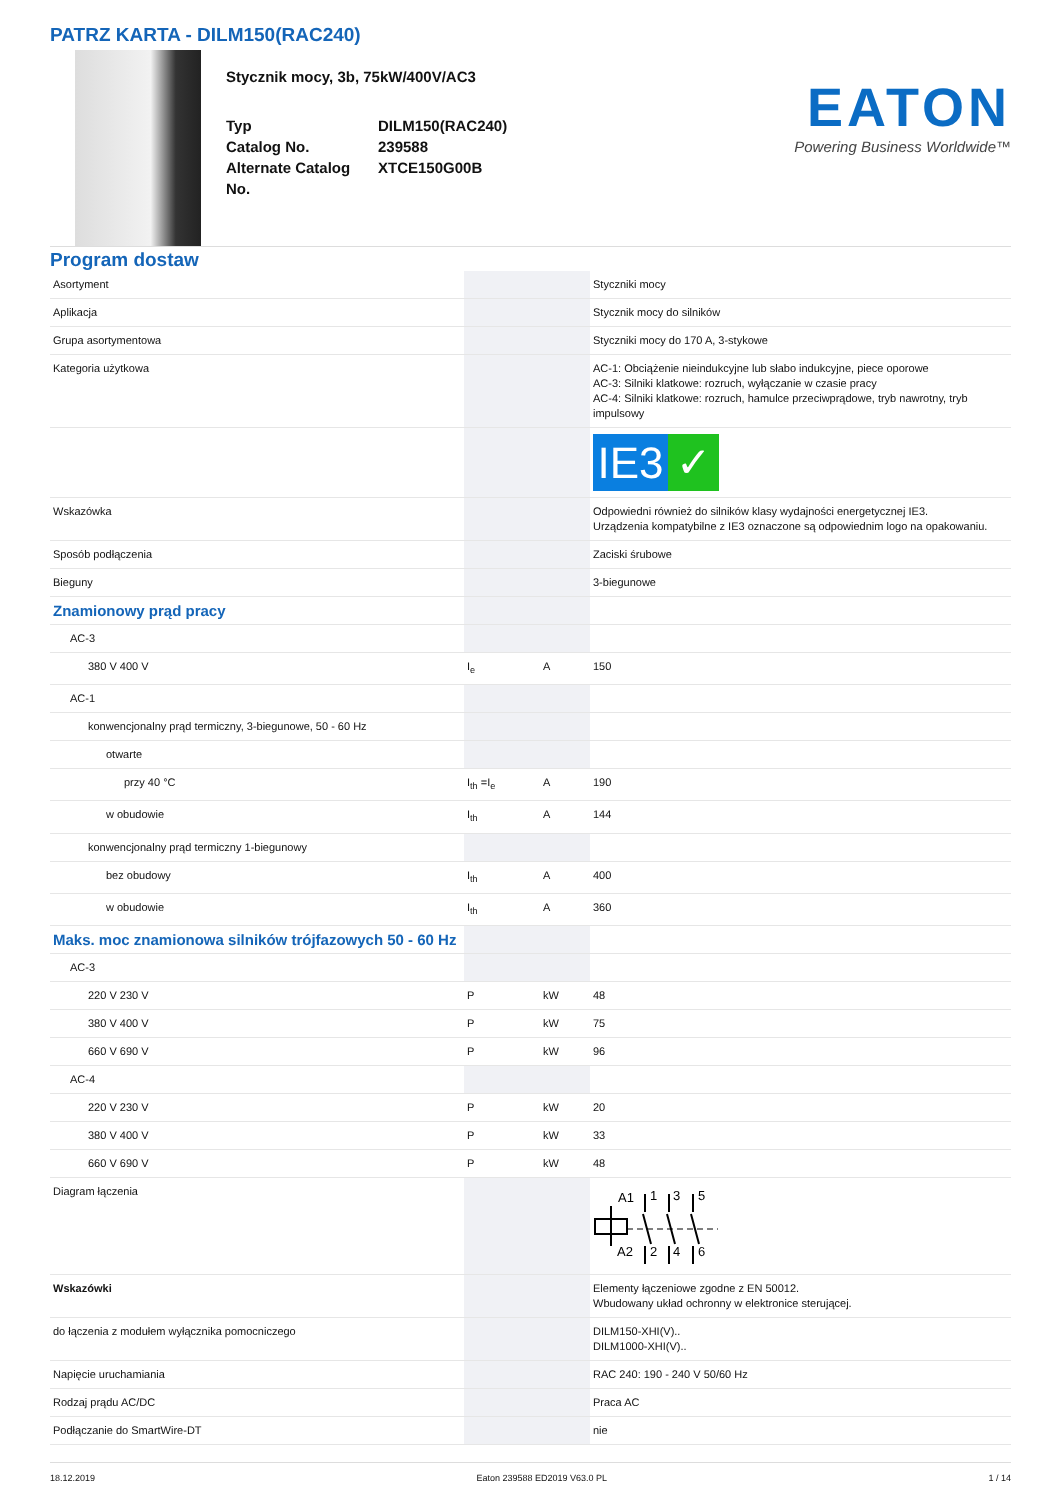PATRZ KARTA - DILM150(RAC240)
Stycznik mocy, 3b, 75kW/400V/AC3
Typ DILM150(RAC240) Catalog No. 239588 Alternate Catalog No. XTCE150G00B
EATON
Powering Business Worldwide™
Program dostaw
| Asortyment | | | Styczniki mocy |
| Aplikacja | | | Stycznik mocy do silników |
| Grupa asortymentowa | | | Styczniki mocy do 170 A, 3-stykowe |
| Kategoria użytkowa | | | AC-1: Obciążenie nieindukcyjne lub słabo indukcyjne, piece oporowe AC-3: Silniki klatkowe: rozruch, wyłączanie w czasie pracy AC-4: Silniki klatkowe: rozruch, hamulce przeciwprądowe, tryb nawrotny, tryb impulsowy |
| | | | IE3 ✓ |
| Wskazówka | | | Odpowiedni również do silników klasy wydajności energetycznej IE3. Urządzenia kompatybilne z IE3 oznaczone są odpowiednim logo na opakowaniu. |
| Sposób podłączenia | | | Zaciski śrubowe |
| Bieguny | | | 3-biegunowe |
| Znamionowy prąd pracy | | | |
| AC-3 | | | |
| 380 V 400 V | I<sub>e</sub> | A | 150 |
| AC-1 | | | |
| konwencjonalny prąd termiczny, 3-biegunowe, 50 - 60 Hz | | | |
| otwarte | | | |
| przy 40 °C | I<sub>th</sub> =I<sub>e</sub> | A | 190 |
| w obudowie | I<sub>th</sub> | A | 144 |
| konwencjonalny prąd termiczny 1-biegunowy | | | |
| bez obudowy | I<sub>th</sub> | A | 400 |
| w obudowie | I<sub>th</sub> | A | 360 |
| Maks. moc znamionowa silników trójfazowych 50 - 60 Hz | | | |
| AC-3 | | | |
| 220 V 230 V | P | kW | 48 |
| 380 V 400 V | P | kW | 75 |
| 660 V 690 V | P | kW | 96 |
| AC-4 | | | |
| 220 V 230 V | P | kW | 20 |
| 380 V 400 V | P | kW | 33 |
| 660 V 690 V | P | kW | 48 |
| Diagram łączenia | | | A1 1 3 5 A2 2 4 6 |
| Wskazówki | | | Elementy łączeniowe zgodne z EN 50012. Wbudowany układ ochronny w elektronice sterującej. |
| do łączenia z modułem wyłącznika pomocniczego | | | DILM150-XHI(V).. DILM1000-XHI(V).. |
| Napięcie uruchamiania | | | RAC 240: 190 - 240 V 50/60 Hz |
| Rodzaj prądu AC/DC | | | Praca AC |
| Podłączanie do SmartWire-DT | | | nie |
18.12.2019 Eaton 239588 ED2019 V63.0 PL 1 / 14